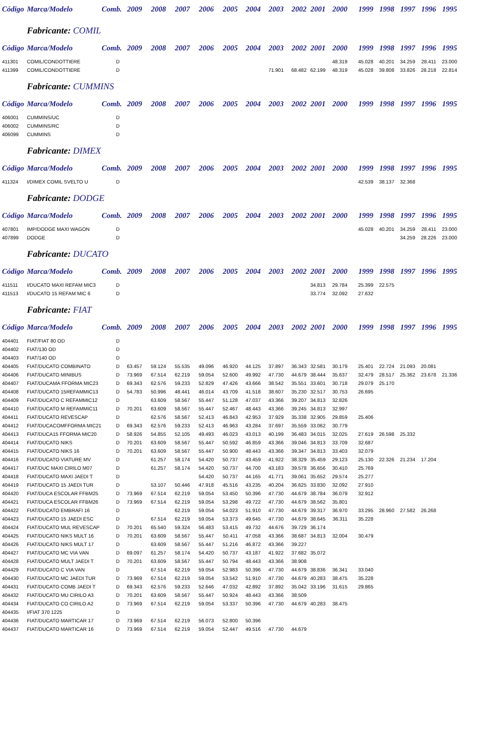| Código | Marca/Modelo | Comb. | 2009 | 2008 | 2007 | 2006 | 2005 | 2004 | 2003 | 2002 | 2001 | 2000 | 1999 | 1998 | 1997 | 1996 | 1995 | |
| --- | --- | --- | --- | --- | --- | --- | --- | --- | --- | --- | --- | --- | --- | --- | --- | --- | --- | --- |
| Fabricante: COMIL | | | | | | | | | | | | | | | | | | |
| Código | Marca/Modelo | Comb. | 2009 | 2008 | 2007 | 2006 | 2005 | 2004 | 2003 | 2002 | 2001 | 2000 | 1999 | 1998 | 1997 | 1996 | 1995 | |
| 411301 | COMIL/CONDOTTIERE | D | | | | | | | | | | 48.319 | 45.028 | 40.201 | 34.259 | 28.411 | 23.000 | |
| 411399 | COMIL/CONDOTTIERE | D | | | | | | | 71.901 | 68.482 | 62.199 | 48.319 | 45.028 | 39.808 | 33.826 | 28.218 | 22.814 | |
| Fabricante: CUMMINS | | | | | | | | | | | | | | | | | | |
| Código | Marca/Modelo | Comb. | 2009 | 2008 | 2007 | 2006 | 2005 | 2004 | 2003 | 2002 | 2001 | 2000 | 1999 | 1998 | 1997 | 1996 | 1995 | |
| 406001 | CUMMINS/UC | D | | | | | | | | | | | | | | | | |
| 406002 | CUMMINS/RC | D | | | | | | | | | | | | | | | | |
| 406099 | CUMMINS | D | | | | | | | | | | | | | | | | |
| Fabricante: DIMEX | | | | | | | | | | | | | | | | | | |
| Código | Marca/Modelo | Comb. | 2009 | 2008 | 2007 | 2006 | 2005 | 2004 | 2003 | 2002 | 2001 | 2000 | 1999 | 1998 | 1997 | 1996 | 1995 | |
| 411324 | I/DIMEX COMIL SVELTO U | D | | | | | | | | | | | 42.539 | 38.137 | 32.368 | | | |
| Fabricante: DODGE | | | | | | | | | | | | | | | | | | |
| Código | Marca/Modelo | Comb. | 2009 | 2008 | 2007 | 2006 | 2005 | 2004 | 2003 | 2002 | 2001 | 2000 | 1999 | 1998 | 1997 | 1996 | 1995 | |
| 407801 | IMP/DODGE MAXI WAGON | D | | | | | | | | | | | 45.028 | 40.201 | 34.259 | 28.411 | 23.000 | |
| 407899 | DODGE | D | | | | | | | | | | | | | 34.259 | 28.226 | 23.000 | |
| Fabricante: DUCATO | | | | | | | | | | | | | | | | | | |
| Código | Marca/Modelo | Comb. | 2009 | 2008 | 2007 | 2006 | 2005 | 2004 | 2003 | 2002 | 2001 | 2000 | 1999 | 1998 | 1997 | 1996 | 1995 | |
| 411511 | I/DUCATO MAXI REFAM MIC3 | D | | | | | | | | | 34.813 | 29.784 | 25.399 | 22.575 | | | | |
| 411513 | I/DUCATO 15 REFAM MIC 6 | D | | | | | | | | | 33.774 | 32.092 | 27.632 | | | | | |
| Fabricante: FIAT | | | | | | | | | | | | | | | | | | |
| Código | Marca/Modelo | Comb. | 2009 | 2008 | 2007 | 2006 | 2005 | 2004 | 2003 | 2002 | 2001 | 2000 | 1999 | 1998 | 1997 | 1996 | 1995 | |
| 404401 | FIAT/FIAT 80 OD | D | | | | | | | | | | | | | | | | |
| 404402 | FIAT/130 OD | D | | | | | | | | | | | | | | | | |
| 404403 | FIAT/140 OD | D | | | | | | | | | | | | | | | | |
| 404405 | FIAT/DUCATO COMBINATO | D | 63.457 | 59.124 | 55.535 | 49.096 | 46.920 | 44.125 | 37.897 | 36.343 | 32.581 | 30.179 | 25.401 | 22.724 | 21.093 | 20.081 | | |
| 404406 | FIAT/DUCATO MINIBUS | D | 73.969 | 67.514 | 62.219 | 59.054 | 52.600 | 49.992 | 47.730 | 44.679 | 38.444 | 35.637 | 32.479 | 28.517 | 25.362 | 23.678 | 21.336 | |
| 404407 | FIAT/DUCAMA FFORMA MIC23 | D | 69.343 | 62.576 | 59.233 | 52.829 | 47.426 | 43.666 | 38.542 | 35.551 | 33.601 | 30.718 | 29.079 | 25.170 | | | | |
| 404408 | FIAT/DUCATO 15REFAMMIC13 | D | 54.783 | 50.996 | 48.441 | 46.014 | 43.709 | 41.518 | 38.607 | 35.230 | 32.517 | 30.753 | 26.695 | | | | | |
| 404409 | FIAT/DUCATO C REFAMMIC12 | D | | 63.609 | 58.567 | 55.447 | 51.128 | 47.037 | 43.366 | 39.207 | 34.813 | 32.826 | | | | | | |
| 404410 | FIAT/DUCATO M REFAMMIC11 | D | 70.201 | 63.609 | 58.567 | 55.447 | 52.467 | 48.443 | 43.366 | 39.245 | 34.813 | 32.997 | | | | | | |
| 404411 | FIAT/DUCATO REVESCAP | D | | 62.576 | 58.567 | 52.413 | 46.843 | 42.953 | 37.929 | 35.338 | 32.905 | 29.859 | 25.406 | | | | | |
| 404412 | FIAT/DUCACOMFFORMA MIC21 | D | 69.343 | 62.576 | 59.233 | 52.413 | 46.963 | 43.284 | 37.697 | 35.559 | 33.062 | 30.779 | | | | | | |
| 404413 | FIAT/DUCA15 FFORMA MIC20 | D | 58.926 | 54.855 | 52.105 | 49.493 | 46.023 | 43.013 | 40.199 | 36.483 | 34.015 | 32.025 | 27.619 | 26.598 | 25.332 | | | |
| 404414 | FIAT/DUCATO NIKS | D | 70.201 | 63.609 | 58.567 | 55.447 | 50.592 | 46.859 | 43.366 | 39.046 | 34.813 | 33.709 | 32.687 | | | | | |
| 404415 | FIAT/DUCATO NIKS 16 | D | 70.201 | 63.609 | 58.567 | 55.447 | 50.900 | 48.443 | 43.366 | 39.347 | 34.813 | 33.403 | 32.079 | | | | | |
| 404416 | FIAT/DUCATO VIATURE MV | D | | 61.257 | 58.174 | 54.420 | 50.737 | 43.459 | 41.922 | 38.329 | 35.459 | 29.123 | 25.130 | 22.326 | 21.234 | 17.204 | | |
| 404417 | FIAT/DUC MAXI CIRILO M07 | D | | 61.257 | 58.174 | 54.420 | 50.737 | 44.700 | 43.183 | 39.578 | 36.656 | 30.410 | 25.769 | | | | | |
| 404418 | FIAT/DUCATO MAXI JAEDI T | D | | | | 54.420 | 50.737 | 44.165 | 41.771 | 39.061 | 35.652 | 29.574 | 25.277 | | | | | |
| 404419 | FIAT/DUCATO 15 JAEDI TUR | D | | 53.107 | 50.446 | 47.918 | 45.516 | 43.235 | 40.204 | 36.625 | 33.830 | 32.092 | 27.910 | | | | | |
| 404420 | FIAT/DUCA ESCOLAR FFBM25 | D | 73.969 | 67.514 | 62.219 | 59.054 | 53.450 | 50.396 | 47.730 | 44.679 | 38.784 | 36.079 | 32.912 | | | | | |
| 404421 | FIAT/DUCA ESCOLAR FFBM26 | D | 73.969 | 67.514 | 62.219 | 59.054 | 53.298 | 49.722 | 47.730 | 44.679 | 38.562 | 35.801 | | | | | | |
| 404422 | FIAT/DUCATO EMBRAFI 16 | D | | | 62.219 | 59.054 | 54.023 | 51.910 | 47.730 | 44.679 | 39.317 | 36.970 | 33.295 | 28.960 | 27.582 | 26.268 | | |
| 404423 | FIAT/DUCATO 15 JAEDI ESC | D | | 67.514 | 62.219 | 59.054 | 53.373 | 49.645 | 47.730 | 44.679 | 38.645 | 36.311 | 35.228 | | | | | |
| 404424 | FIAT/DUCATO MUL REVESCAP | D | 70.201 | 65.540 | 59.324 | 56.483 | 53.415 | 49.732 | 44.676 | 39.729 | 36.174 | | | | | | | |
| 404425 | FIAT/DUCATO NIKS MULT 16 | D | 70.201 | 63.609 | 58.567 | 55.447 | 50.411 | 47.058 | 43.366 | 38.687 | 34.813 | 32.004 | 30.479 | | | | | |
| 404426 | FIAT/DUCATO NIKS MULT 17 | D | | 63.609 | 58.567 | 55.447 | 51.216 | 46.872 | 43.366 | 39.227 | | | | | | | | |
| 404427 | FIAT/DUCATO MC VIA VAN | D | 69.097 | 61.257 | 58.174 | 54.420 | 50.737 | 43.187 | 41.922 | 37.682 | 35.072 | | | | | | | |
| 404428 | FIAT/DUCATO MULT JAEDI T | D | 70.201 | 63.609 | 58.567 | 55.447 | 50.794 | 48.443 | 43.366 | 38.908 | | | | | | | | |
| 404429 | FIAT/DUCATO C VIA VAN | D | | 67.514 | 62.219 | 59.054 | 52.983 | 50.396 | 47.730 | 44.679 | 38.836 | 36.341 | 33.040 | | | | | |
| 404430 | FIAT/DUCATO MC JAEDI TUR | D | 73.969 | 67.514 | 62.219 | 59.054 | 53.542 | 51.910 | 47.730 | 44.679 | 40.283 | 38.475 | 35.228 | | | | | |
| 404431 | FIAT/DUCATO COMB JAEDI T | D | 69.343 | 62.576 | 59.233 | 52.646 | 47.032 | 42.892 | 37.892 | 35.042 | 33.196 | 31.615 | 29.865 | | | | | |
| 404432 | FIAT/DUCATO MU CIRILO A3 | D | 70.201 | 63.609 | 58.567 | 55.447 | 50.924 | 48.443 | 43.366 | 38.509 | | | | | | | | |
| 404434 | FIAT/DUCATO CO CIRILO A2 | D | 73.969 | 67.514 | 62.219 | 59.054 | 53.337 | 50.396 | 47.730 | 44.679 | 40.283 | 38.475 | | | | | | |
| 404435 | I/FIAT 370 1225 | D | | | | | | | | | | | | | | | | |
| 404436 | FIAT/DUCATO MARTICAR 17 | D | 73.969 | 67.514 | 62.219 | 56.073 | 52.800 | 50.396 | | | | | | | | | | |
| 404437 | FIAT/DUCATO MARTICAR 16 | D | 73.969 | 67.514 | 62.219 | 59.054 | 52.447 | 49.516 | 47.730 | 44.679 | | | | | | | | |